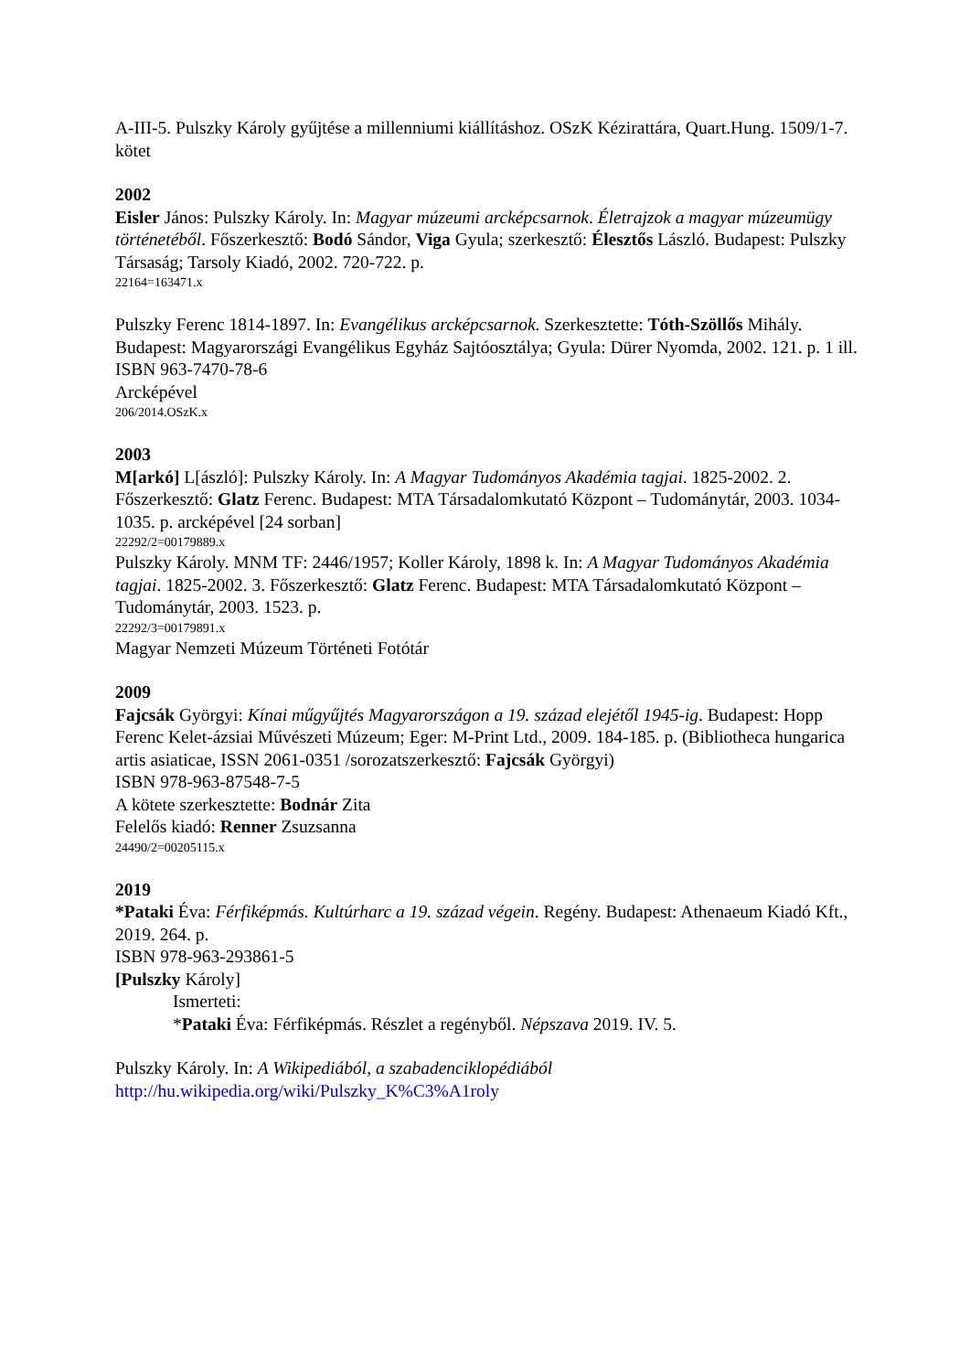A-III-5. Pulszky Károly gyűjtése a millenniumi kiállításhoz. OSzK Kézirattára, Quart.Hung. 1509/1-7. kötet
2002
Eisler János: Pulszky Károly. In: Magyar múzeumi arcképcsarnok. Életrajzok a magyar múzeumügy történetéből. Főszerkesztő: Bodó Sándor, Viga Gyula; szerkesztő: Élesztős László. Budapest: Pulszky Társaság; Tarsoly Kiadó, 2002. 720-722. p.
22164=163471.x
Pulszky Ferenc 1814-1897. In: Evangélikus arcképcsarnok. Szerkesztette: Tóth-Szöllős Mihály. Budapest: Magyarországi Evangélikus Egyház Sajtóosztálya; Gyula: Dürer Nyomda, 2002. 121. p. 1 ill.
ISBN 963-7470-78-6
Arcképével
206/2014.OSzK.x
2003
M[arkó] L[ászló]: Pulszky Károly. In: A Magyar Tudományos Akadémia tagjai. 1825-2002. 2. Főszerkesztő: Glatz Ferenc. Budapest: MTA Társadalomkutató Központ – Tudománytár, 2003. 1034-1035. p. arcképével [24 sorban]
22292/2=00179889.x
Pulszky Károly. MNM TF: 2446/1957; Koller Károly, 1898 k. In: A Magyar Tudományos Akadémia tagjai. 1825-2002. 3. Főszerkesztő: Glatz Ferenc. Budapest: MTA Társadalomkutató Központ – Tudománytár, 2003. 1523. p.
22292/3=00179891.x
Magyar Nemzeti Múzeum Történeti Fotótár
2009
Fajcsák Györgyi: Kínai műgyűjtés Magyarországon a 19. század elejétől 1945-ig. Budapest: Hopp Ferenc Kelet-ázsiai Művészeti Múzeum; Eger: M-Print Ltd., 2009. 184-185. p. (Bibliotheca hungarica artis asiaticae, ISSN 2061-0351 /sorozatszerkesztő: Fajcsák Györgyi)
ISBN 978-963-87548-7-5
A kötete szerkesztette: Bodnár Zita
Felelős kiadó: Renner Zsuzsanna
24490/2=00205115.x
2019
*Pataki Éva: Férfiképmás. Kultúrharc a 19. század végein. Regény. Budapest: Athenaeum Kiadó Kft., 2019. 264. p.
ISBN 978-963-293861-5
[Pulszky Károly]
Ismerteti:
*Pataki Éva: Férfiképmás. Részlet a regényből. Népszava 2019. IV. 5.
Pulszky Károly. In: A Wikipediából, a szabadenciklopédiából
http://hu.wikipedia.org/wiki/Pulszky_K%C3%A1roly